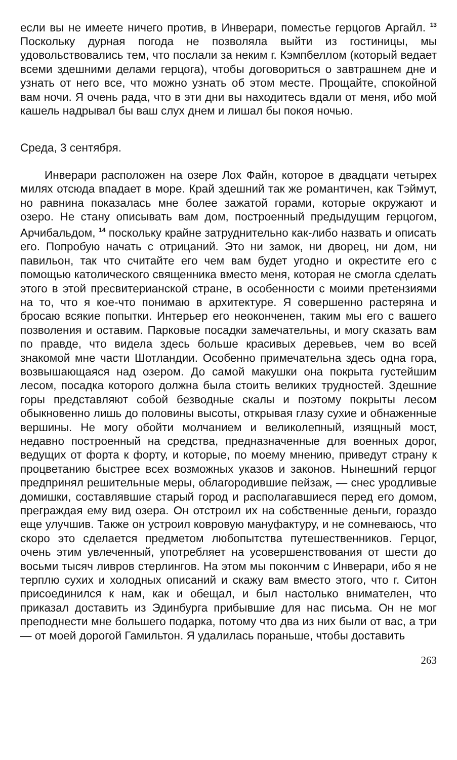если вы не имеете ничего против, в Инверари, поместье герцогов Аргайл. <sup>13</sup> Поскольку дурная погода не позволяла выйти из гостиницы, мы удовольствовались тем, что послали за неким г. Кэмпбеллом (который ведает всеми здешними делами герцога), чтобы договориться о завтрашнем дне и узнать от него все, что можно узнать об этом месте. Прощайте, спокойной вам ночи. Я очень рада, что в эти дни вы находитесь вдали от меня, ибо мой кашель надрывал бы ваш слух днем и лишал бы покоя ночью.
Среда, 3 сентября.
Инверари расположен на озере Лох Файн, которое в двадцати четырех милях отсюда впадает в море. Край здешний так же романтичен, как Тэймут, но равнина показалась мне более зажатой горами, которые окружают и озеро. Не стану описывать вам дом, построенный предыдущим герцогом, Арчибальдом, <sup>14</sup> поскольку крайне затруднительно как-либо назвать и описать его. Попробую начать с отрицаний. Это ни замок, ни дворец, ни дом, ни павильон, так что считайте его чем вам будет угодно и окрестите его с помощью католического священника вместо меня, которая не смогла сделать этого в этой пресвитерианской стране, в особенности с моими претензиями на то, что я кое-что понимаю в архитектуре. Я совершенно растеряна и бросаю всякие попытки. Интерьер его неоконченен, таким мы его с вашего позволения и оставим. Парковые посадки замечательны, и могу сказать вам по правде, что видела здесь больше красивых деревьев, чем во всей знакомой мне части Шотландии. Особенно примечательна здесь одна гора, возвышающаяся над озером. До самой макушки она покрыта густейшим лесом, посадка которого должна была стоить великих трудностей. Здешние горы представляют собой безводные скалы и поэтому покрыты лесом обыкновенно лишь до половины высоты, открывая глазу сухие и обнаженные вершины. Не могу обойти молчанием и великолепный, изящный мост, недавно построенный на средства, предназначенные для военных дорог, ведущих от форта к форту, и которые, по моему мнению, приведут страну к процветанию быстрее всех возможных указов и законов. Нынешний герцог предпринял решительные меры, облагородившие пейзаж, — снес уродливые домишки, составлявшие старый город и располагавшиеся перед его домом, преграждая ему вид озера. Он отстроил их на собственные деньги, гораздо еще улучшив. Также он устроил ковровую мануфактуру, и не сомневаюсь, что скоро это сделается предметом любопытства путешественников. Герцог, очень этим увлеченный, употребляет на усовершенствования от шести до восьми тысяч ливров стерлингов. На этом мы покончим с Инверари, ибо я не терплю сухих и холодных описаний и скажу вам вместо этого, что г. Ситон присоединился к нам, как и обещал, и был настолько внимателен, что приказал доставить из Эдинбурга прибывшие для нас письма. Он не мог преподнести мне большего подарка, потому что два из них были от вас, а три — от моей дорогой Гамильтон. Я удалилась пораньше, чтобы доставить
263